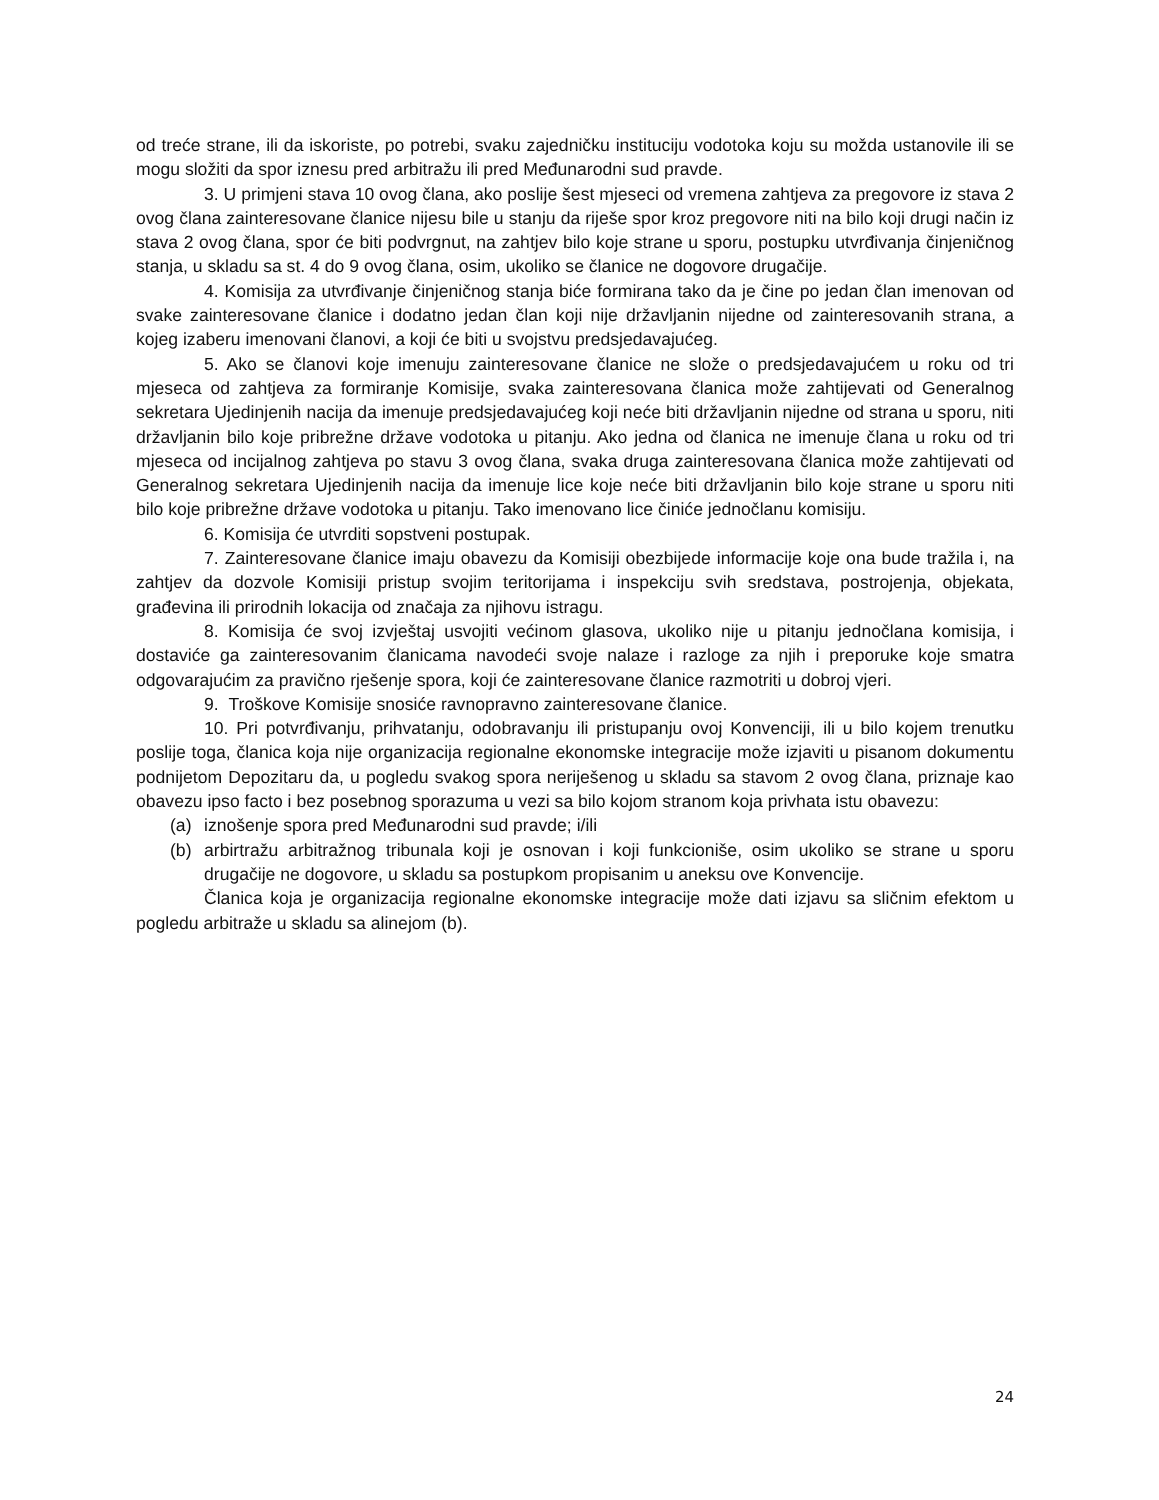od treće strane, ili da iskoriste, po potrebi, svaku zajedničku instituciju vodotoka koju su možda ustanovile ili se mogu složiti da spor iznesu pred arbitražu ili pred Međunarodni sud pravde.
3. U primjeni stava 10 ovog člana, ako poslije šest mjeseci od vremena zahtjeva za pregovore iz stava 2 ovog člana zainteresovane članice nijesu bile u stanju da riješe spor kroz pregovore niti na bilo koji drugi način iz stava 2 ovog člana, spor će biti podvrgnut, na zahtjev bilo koje strane u sporu, postupku utvrđivanja činjeničnog stanja, u skladu sa st. 4 do 9 ovog člana, osim, ukoliko se članice ne dogovore drugačije.
4. Komisija za utvrđivanje činjeničnog stanja biće formirana tako da je čine po jedan član imenovan od svake zainteresovane članice i dodatno jedan član koji nije državljanin nijedne od zainteresovanih strana, a kojeg izaberu imenovani članovi, a koji će biti u svojstvu predsjedavajućeg.
5. Ako se članovi koje imenuju zainteresovane članice ne slože o predsjedavajućem u roku od tri mjeseca od zahtjeva za formiranje Komisije, svaka zainteresovana članica može zahtijevati od Generalnog sekretara Ujedinjenih nacija da imenuje predsjedavajućeg koji neće biti državljanin nijedne od strana u sporu, niti državljanin bilo koje pribrežne države vodotoka u pitanju. Ako jedna od članica ne imenuje člana u roku od tri mjeseca od incijalnog zahtjeva po stavu 3 ovog člana, svaka druga zainteresovana članica može zahtijevati od Generalnog sekretara Ujedinjenih nacija da imenuje lice koje neće biti državljanin bilo koje strane u sporu niti bilo koje pribrežne države vodotoka u pitanju. Tako imenovano lice činiće jednočlanu komisiju.
6. Komisija će utvrditi sopstveni postupak.
7. Zainteresovane članice imaju obavezu da Komisiji obezbijede informacije koje ona bude tražila i, na zahtjev da dozvole Komisiji pristup svojim teritorijama i inspekciju svih sredstava, postrojenja, objekata, građevina ili prirodnih lokacija od značaja za njihovu istragu.
8. Komisija će svoj izvještaj usvojiti većinom glasova, ukoliko nije u pitanju jednočlana komisija, i dostaviće ga zainteresovanim članicama navodeći svoje nalaze i razloge za njih i preporuke koje smatra odgovarajućim za pravično rješenje spora, koji će zainteresovane članice razmotriti u dobroj vjeri.
9. Troškove Komisije snosiće ravnopravno zainteresovane članice.
10. Pri potvrđivanju, prihvatanju, odobravanju ili pristupanju ovoj Konvenciji, ili u bilo kojem trenutku poslije toga, članica koja nije organizacija regionalne ekonomske integracije može izjaviti u pisanom dokumentu podnijetom Depozitaru da, u pogledu svakog spora neriješenog u skladu sa stavom 2 ovog člana, priznaje kao obavezu ipso facto i bez posebnog sporazuma u vezi sa bilo kojom stranom koja privhata istu obavezu:
(a) iznošenje spora pred Međunarodni sud pravde; i/ili
(b) arbirtražu arbitražnog tribunala koji je osnovan i koji funkcioniše, osim ukoliko se strane u sporu drugačije ne dogovore, u skladu sa postupkom propisanim u aneksu ove Konvencije.
Članica koja je organizacija regionalne ekonomske integracije može dati izjavu sa sličnim efektom u pogledu arbitraže u skladu sa alinejom (b).
24